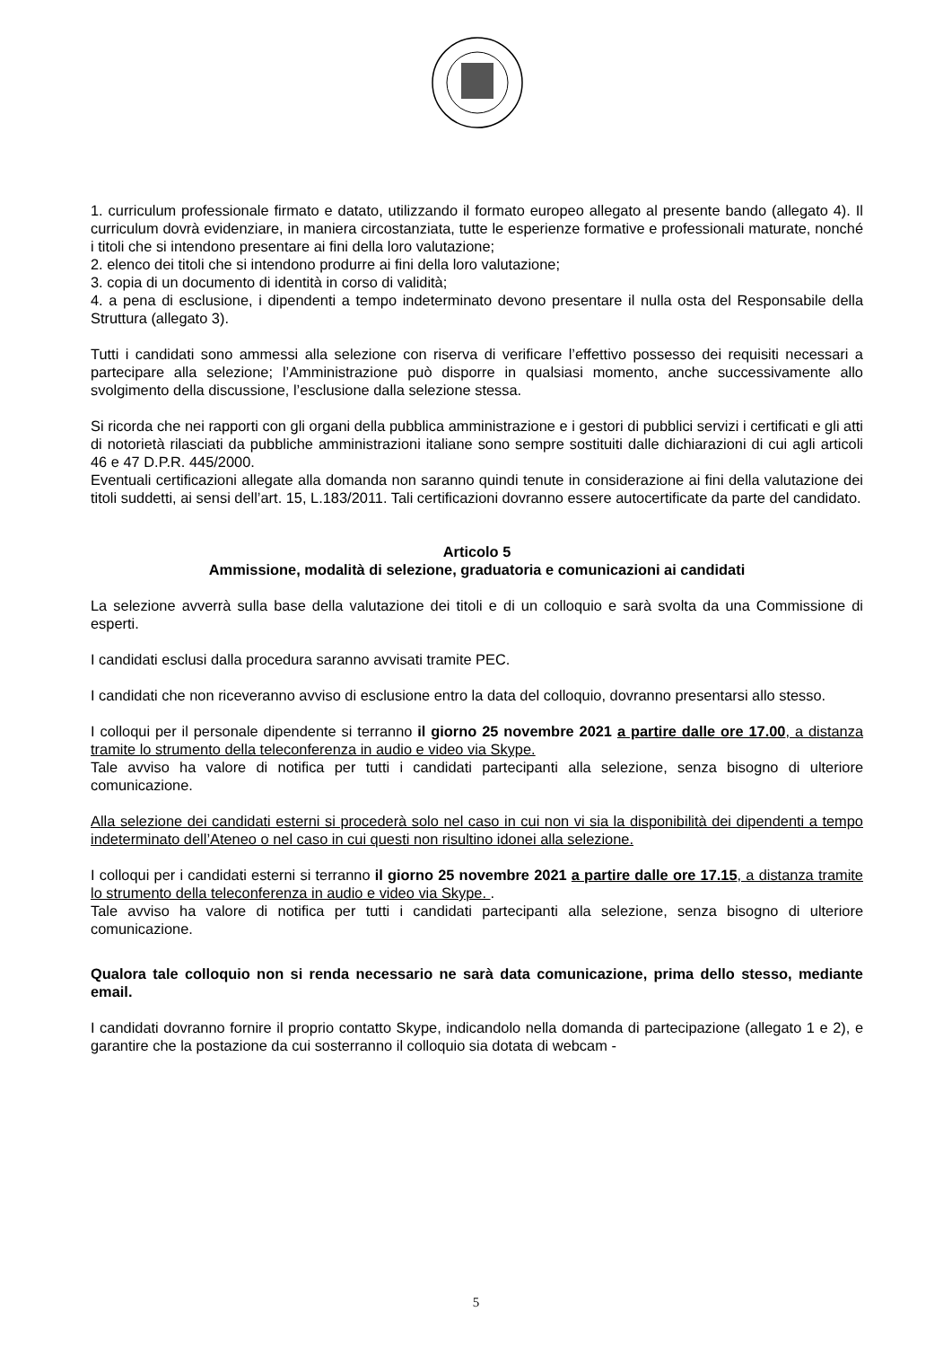1. curriculum professionale firmato e datato, utilizzando il formato europeo allegato al presente bando (allegato 4). Il curriculum dovrà evidenziare, in maniera circostanziata, tutte le esperienze formative e professionali maturate, nonché i titoli che si intendono presentare ai fini della loro valutazione;
2. elenco dei titoli che si intendono produrre ai fini della loro valutazione;
3. copia di un documento di identità in corso di validità;
4. a pena di esclusione, i dipendenti a tempo indeterminato devono presentare il nulla osta del Responsabile della Struttura (allegato 3).
Tutti i candidati sono ammessi alla selezione con riserva di verificare l’effettivo possesso dei requisiti necessari a partecipare alla selezione; l’Amministrazione può disporre in qualsiasi momento, anche successivamente allo svolgimento della discussione, l’esclusione dalla selezione stessa.
Si ricorda che nei rapporti con gli organi della pubblica amministrazione e i gestori di pubblici servizi i certificati e gli atti di notorietà rilasciati da pubbliche amministrazioni italiane sono sempre sostituiti dalle dichiarazioni di cui agli articoli 46 e 47 D.P.R. 445/2000.
Eventuali certificazioni allegate alla domanda non saranno quindi tenute in considerazione ai fini della valutazione dei titoli suddetti, ai sensi dell’art. 15, L.183/2011. Tali certificazioni dovranno essere autocertificate da parte del candidato.
Articolo 5
Ammissione, modalità di selezione, graduatoria e comunicazioni ai candidati
La selezione avverrà sulla base della valutazione dei titoli e di un colloquio e sarà svolta da una Commissione di esperti.
I candidati esclusi dalla procedura saranno avvisati tramite PEC.
I candidati che non riceveranno avviso di esclusione entro la data del colloquio, dovranno presentarsi allo stesso.
I colloqui per il personale dipendente si terranno il giorno 25 novembre 2021 a partire dalle ore 17.00, a distanza tramite lo strumento della teleconferenza in audio e video via Skype.
Tale avviso ha valore di notifica per tutti i candidati partecipanti alla selezione, senza bisogno di ulteriore comunicazione.
Alla selezione dei candidati esterni si procederà solo nel caso in cui non vi sia la disponibilità dei dipendenti a tempo indeterminato dell’Ateneo o nel caso in cui questi non risultino idonei alla selezione.
I colloqui per i candidati esterni si terranno il giorno 25 novembre 2021 a partire dalle ore 17.15, a distanza tramite lo strumento della teleconferenza in audio e video via Skype. .
Tale avviso ha valore di notifica per tutti i candidati partecipanti alla selezione, senza bisogno di ulteriore comunicazione.
Qualora tale colloquio non si renda necessario ne sarà data comunicazione, prima dello stesso, mediante email.
I candidati dovranno fornire il proprio contatto Skype, indicandolo nella domanda di partecipazione (allegato 1 e 2), e garantire che la postazione da cui sosterranno il colloquio sia dotata di webcam -
5